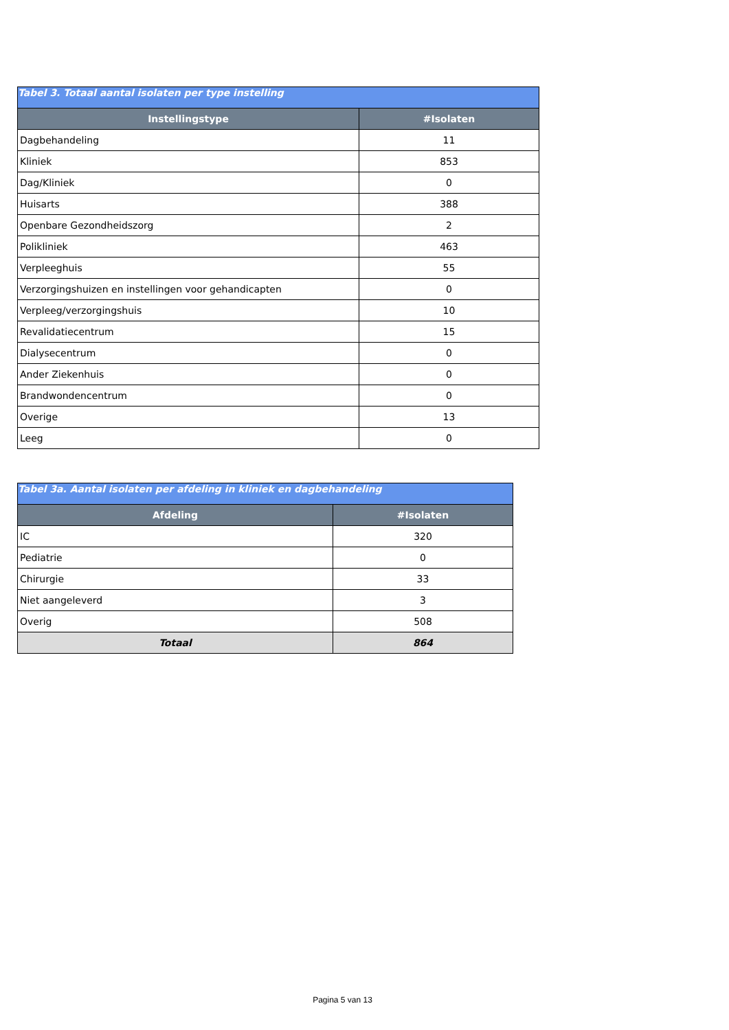| Tabel 3. Totaal aantal isolaten per type instelling | |
| --- | --- |
| Instellingstype | #Isolaten |
| Dagbehandeling | 11 |
| Kliniek | 853 |
| Dag/Kliniek | 0 |
| Huisarts | 388 |
| Openbare Gezondheidszorg | 2 |
| Polikliniek | 463 |
| Verpleeghuis | 55 |
| Verzorgingshuizen en instellingen voor gehandicapten | 0 |
| Verpleeg/verzorgingshuis | 10 |
| Revalidatiecentrum | 15 |
| Dialysecentrum | 0 |
| Ander Ziekenhuis | 0 |
| Brandwondencentrum | 0 |
| Overige | 13 |
| Leeg | 0 |
| Tabel 3a. Aantal isolaten per afdeling in kliniek en dagbehandeling | |
| --- | --- |
| Afdeling | #Isolaten |
| IC | 320 |
| Pediatrie | 0 |
| Chirurgie | 33 |
| Niet aangeleverd | 3 |
| Overig | 508 |
| Totaal | 864 |
Pagina 5 van 13